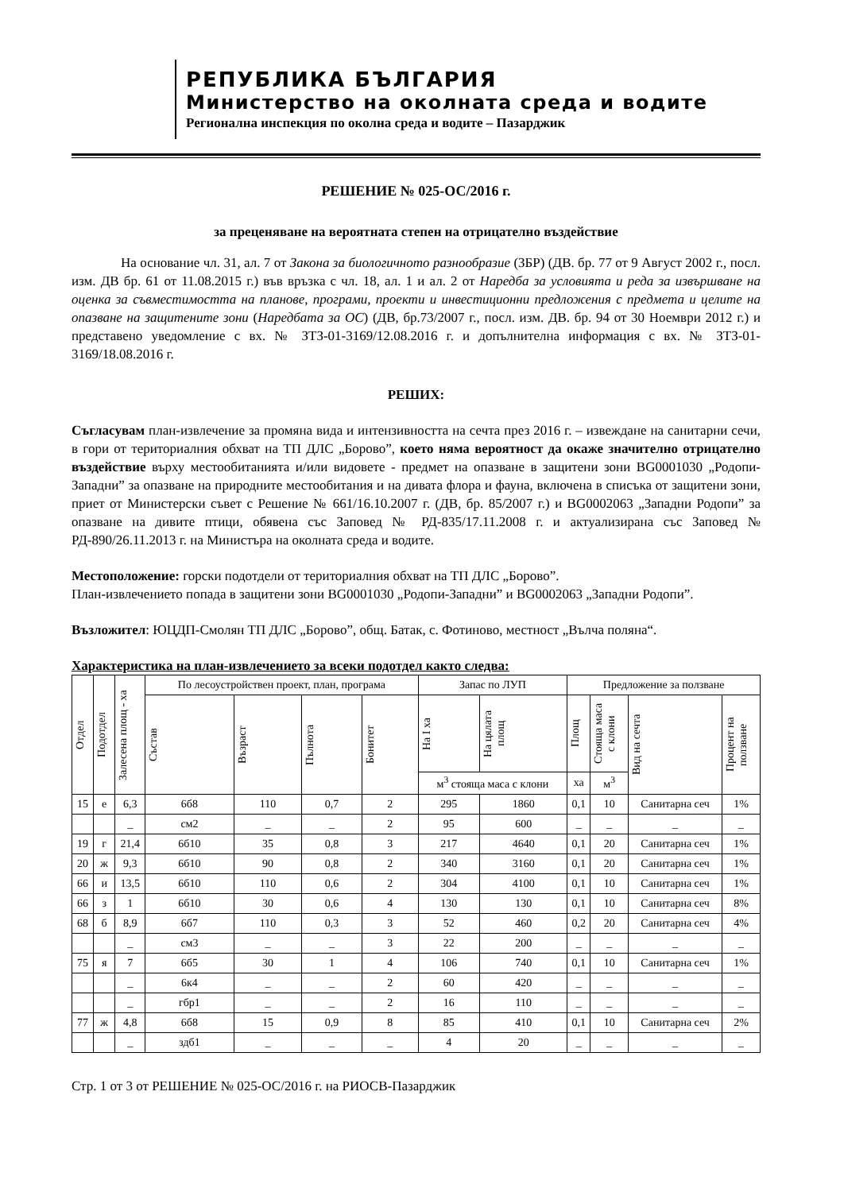РЕПУБЛИКА БЪЛГАРИЯ
Министерство на околната среда и водите
Регионална инспекция по околна среда и водите – Пазарджик
РЕШЕНИЕ № 025-ОС/2016 г.
за преценяване на вероятната степен на отрицателно въздействие
На основание чл. 31, ал. 7 от Закона за биологичното разнообразие (ЗБР) (ДВ. бр. 77 от 9 Август 2002 г., посл. изм. ДВ бр. 61 от 11.08.2015 г.) във връзка с чл. 18, ал. 1 и ал. 2 от Наредба за условията и реда за извършване на оценка за съвместимостта на планове, програми, проекти и инвестиционни предложения с предмета и целите на опазване на защитените зони (Наредбата за ОС) (ДВ, бр.73/2007 г., посл. изм. ДВ. бр. 94 от 30 Ноември 2012 г.) и представено уведомление с вх. № ЗТЗ-01-3169/12.08.2016 г. и допълнителна информация с вх. № ЗТЗ-01-3169/18.08.2016 г.
РЕШИХ:
Съгласувам план-извлечение за промяна вида и интензивността на сечта през 2016 г. – извеждане на санитарни сечи, в гори от териториалния обхват на ТП ДЛС „Борово”, което няма вероятност да окаже значително отрицателно въздействие върху местообитанията и/или видовете - предмет на опазване в защитени зони BG0001030 „Родопи-Западни” за опазване на природните местообитания и на дивата флора и фауна, включена в списъка от защитени зони, приет от Министерски съвет с Решение № 661/16.10.2007 г. (ДВ, бр. 85/2007 г.) и BG0002063 „Западни Родопи” за опазване на дивите птици, обявена със Заповед № РД-835/17.11.2008 г. и актуализирана със Заповед № РД-890/26.11.2013 г. на Министъра на околната среда и водите.
Местоположение: горски подотдели от териториалния обхват на ТП ДЛС „Борово”.
План-извлечението попада в защитени зони BG0001030 „Родопи-Западни” и BG0002063 „Западни Родопи”.
Възложител: ЮЦДП-Смолян ТП ДЛС „Борово”, общ. Батак, с. Фотиново, местност „Вълча поляна“.
Характеристика на план-извлечението за всеки подотдел както следва:
| Отдел | Подотдел | Залесена площ - ха | По лесоустройствен проект, план, програма | | | | Запас по ЛУП | | Предложение за ползване | | | |
| --- | --- | --- | --- | --- | --- | --- | --- | --- | --- | --- | --- | --- |
| | | | Състав | Възраст | Пълнота | Бонитет | На I ха | На цялата площ | Площ | Стояща маса с клони | Вид на сечта | Процент на ползване |
| | | | | | | | м<sup>3</sup> стояща маса с клони | | ха | м<sup>3</sup> | | |
| 15 | е | 6,3 | 6б8 | 110 | 0,7 | 2 | 295 | 1860 | 0,1 | 10 | Санитарна сеч | 1% |
| | | _ | см2 | _ | _ | 2 | 95 | 600 | _ | _ | _ | _ |
| 19 | г | 21,4 | 6б10 | 35 | 0,8 | 3 | 217 | 4640 | 0,1 | 20 | Санитарна сеч | 1% |
| 20 | ж | 9,3 | 6б10 | 90 | 0,8 | 2 | 340 | 3160 | 0,1 | 20 | Санитарна сеч | 1% |
| 66 | и | 13,5 | 6б10 | 110 | 0,6 | 2 | 304 | 4100 | 0,1 | 10 | Санитарна сеч | 1% |
| 66 | з | 1 | 6б10 | 30 | 0,6 | 4 | 130 | 130 | 0,1 | 10 | Санитарна сеч | 8% |
| 68 | б | 8,9 | 6б7 | 110 | 0,3 | 3 | 52 | 460 | 0,2 | 20 | Санитарна сеч | 4% |
| | | _ | см3 | _ | _ | 3 | 22 | 200 | _ | _ | _ | _ |
| 75 | я | 7 | 6б5 | 30 | 1 | 4 | 106 | 740 | 0,1 | 10 | Санитарна сеч | 1% |
| | | _ | 6к4 | _ | _ | 2 | 60 | 420 | _ | _ | _ | _ |
| | | _ | гбр1 | _ | _ | 2 | 16 | 110 | _ | _ | _ | _ |
| 77 | ж | 4,8 | 6б8 | 15 | 0,9 | 8 | 85 | 410 | 0,1 | 10 | Санитарна сеч | 2% |
| | | _ | здб1 | _ | _ | _ | 4 | 20 | _ | _ | _ | _ |
Стр. 1 от 3 от РЕШЕНИЕ № 025-ОС/2016 г. на РИОСВ-Пазарджик